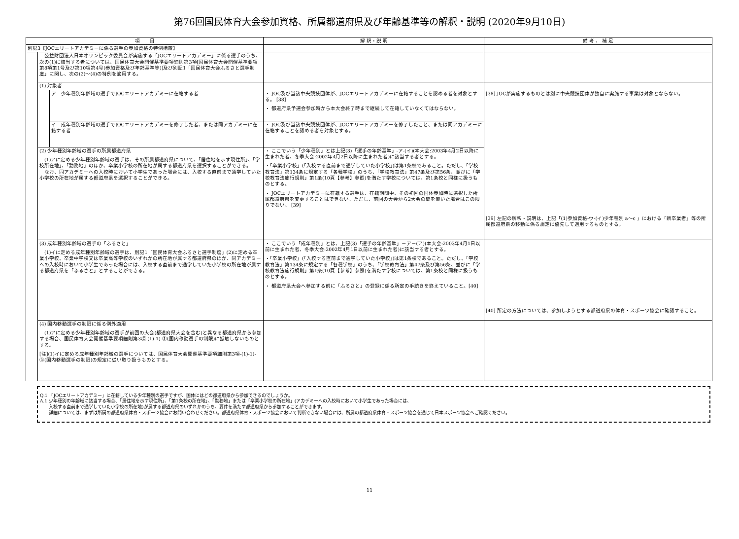第76回国民体育大会参加資格、所属都道府県及び年齢基準等の解釈・説明 (2020年9月10日)
| 項 目 | | | 解 釈・説 明 | 備 考 、 補 足 |
| --- | --- | --- | --- | --- |
| 別記3【JOCエリートアカデミーに係る選手の参加資格の特例措置】 | | | | |
| | 公益財団法人日本オリンピック委員会が実施する「JOCエリートアカデミー」に係る選手のうち、次の(1)に該当する者については、国民体育大会開催基準要項細則第3項[国民体育大会開催基準要項第8項第1号及び第10項第4号(参加資格及び年齢基準等)]及び別記1「国民体育大会ふるさと選手制度」に関し、次の(2)～(4)の特例を適用する。 | | | |
| | (1) 対象者 | | | |
| | | ア 少年種別年齢域の選手でJOCエリートアカデミーに在籍する者 | ・ JOC及び当該中央競技団体が、JOCエリートアカデミーに在籍することを認める者を対象とする。 [38] ・ 都道府県予選会参加時から本大会終了時まで継続して在籍していなくてはならない。 | [38] JOCが実施するものとは別に中央競技団体が独自に実施する事業は対象とならない。 [39] 左記の解釈・説明は、上記「(1)参加資格-ウ-(イ)少年種別 a～c 」における「新卒業者」等の所属都道府県の移動に係る規定に優先して適用するものとする。 |
| | | イ 成年種別年齢域の選手でJOCエリートアカデミーを修了した者、または同アカデミーに在籍する者 | ・ JOC及び当該中央競技団体が、JOCエリートアカデミーを修了したこと、または同アカデミーに在籍することを認める者を対象とする。 | |
| | (2) 少年種別年齢域の選手の所属都道府県 (1)アに定める少年種別年齢域の選手は、その所属都道府県について、「居住地を示す現住所」、「学校所在地」、「勤務地」のほか、卒業小学校の所在地が属する都道府県を選択することができる。 なお、同アカデミーへの入校時において小学生であった場合には、入校する直前まで通学していた小学校の所在地が属する都道府県を選択することができる。 | | ・ ここでいう「少年種別」とは上記(3)「選手の年齢基準」-ア-(イ)(本大会:2003年4月2日以降に生まれた者、冬季大会:2002年4月2日以降に生まれた者)に該当する者とする。 ・「卒業小学校」(「入校する直前まで通学していた小学校」)は第1条校であること。ただし、「学校教育法」第134条に規定する「各種学校」のうち、「学校教育法」第47条及び第56条、並びに「学校教育法施行規則」第1条(10頁【参考】参照)を満たす学校については、第1条校と同様に扱うものとする。 ・ JOCエリートアカデミーに在籍する選手は、在籍期間中、その初回の国体参加時に選択した所属都道府県を変更することはできない。ただし、前回の大会から2大会の間を置いた場合はこの限りでない。 [39] | |
| | (3) 成年種別年齢域の選手の「ふるさと」 (1)イに定める成年種別年齢域の選手は、別記1「国民体育大会ふるさと選手制度」(2)に定める卒業小学校、卒業中学校又は卒業高等学校のいずれかの所在地が属する都道府県のほか、同アカデミーへの入校時において小学生であった場合には、入校する直前まで通学していた小学校の所在地が属する都道府県を「ふるさと」とすることができる。 | | ・ ここでいう「成年種別」とは、上記(3)「選手の年齢基準」－ア－(ア)(本大会:2003年4月1日以前に生まれた者、冬季大会:2002年4月1日以前に生まれた者)に該当する者とする。 ・「卒業小学校」(「入校する直前まで通学していた小学校」)は第1条校であること。ただし、「学校教育法」第134条に規定する「各種学校」のうち、「学校教育法」第47条及び第56条、並びに「学校教育法施行規則」第1条(10頁【参考】参照)を満たす学校については、第1条校と同様に扱うものとする。 ・ 都道府県大会へ参加する前に「ふるさと」の登録に係る所定の手続きを終えていること。[40] | [40] 所定の方法については、参加しようとする都道府県の体育・スポーツ協会に確認すること。 |
| | (4) 国内移動選手の制限に係る例外適用 (1)アに定める少年種別年齢域の選手が前回の大会(都道府県大会を含む)と異なる都道府県から参加する場合、国民体育大会開催基準要項細則第3項-(1)-1)-③(国内移動選手の制限)に抵触しないものとする。 [注](1)イに定める成年種別年齢域の選手については、国民体育大会開催基準要項細則第3項-(1)-1)-③(国内移動選手の制限)の規定に従い取り扱うものとする。 | | | |
Q.1 「JOCエリートアカデミー」に在籍している少年種別の選手ですが、国体にはどの都道府県から参加できるのでしょうか。
A.1 少年種別の年齢域に該当する場合、「居住地を示す現住所」、「第1条校の所在地」、「勤務地」または「卒業小学校の所在地」(アカデミーへの入校時において小学生であった場合には、
　　入校する直前まで通学していた小学校の所在地)が属する都道府県のいずれかのうち、要件を満たす都道府県から参加することができます。
　　詳細については、まずは所属の都道府県体育・スポーツ協会にお問い合わせください。都道府県体育・スポーツ協会において判断できない場合には、所属の都道府県体育・スポーツ協会を通じて日本スポーツ協会へご確認ください。
11